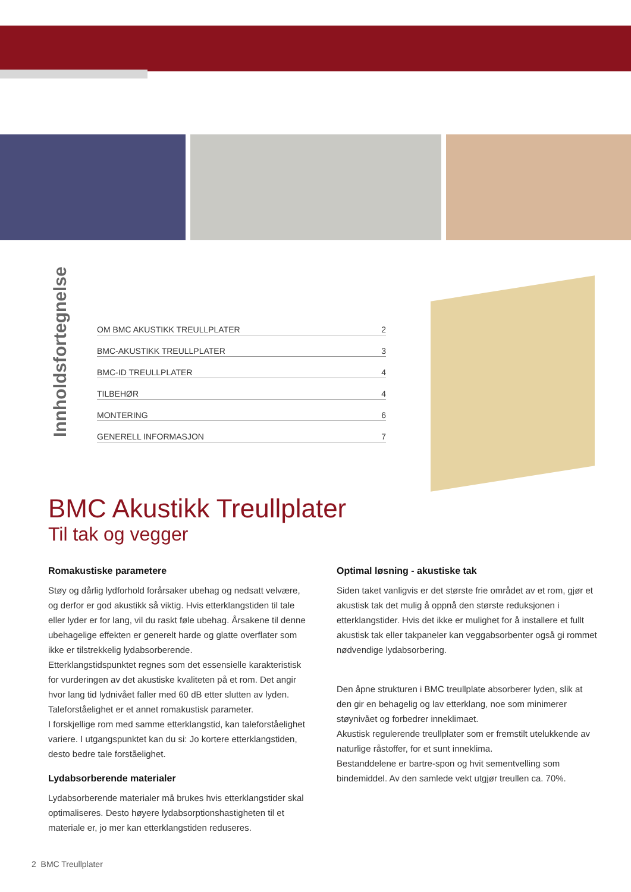Innholdsfortegnelse
OM BMC AKUSTIKK TREULLPLATER 2
BMC-AKUSTIKK TREULLPLATER 3
BMC-ID TREULLPLATER 4
TILBEHØR 4
MONTERING 6
GENERELL INFORMASJON 7
BMC Akustikk Treullplater
Til tak og vegger
Romakustiske parametere
Støy og dårlig lydforhold forårsaker ubehag og nedsatt velvære, og derfor er god akustikk så viktig. Hvis etterklangstiden til tale eller lyder er for lang, vil du raskt føle ubehag. Årsakene til denne ubehagelige effekten er generelt harde og glatte overflater som ikke er tilstrekkelig lydabsorberende.
Etterklangstidspunktet regnes som det essensielle karakteristisk for vurderingen av det akustiske kvaliteten på et rom. Det angir hvor lang tid lydnivået faller med 60 dB etter slutten av lyden.
Taleforståelighet er et annet romakustisk parameter.
I forskjellige rom med samme etterklangstid, kan taleforståelighet variere. I utgangspunktet kan du si: Jo kortere etterklangstiden, desto bedre tale forståelighet.
Lydabsorberende materialer
Lydabsorberende materialer må brukes hvis etterklangstider skal optimaliseres. Desto høyere lydabsorptionshastigheten til et materiale er, jo mer kan etterklangstiden reduseres.
Optimal løsning - akustiske tak
Siden taket vanligvis er det største frie området av et rom, gjør et akustisk tak det mulig å oppnå den største reduksjonen i etterklangstider. Hvis det ikke er mulighet for å installere et fullt akustisk tak eller takpaneler kan veggabsorbenter også gi rommet nødvendige lydabsorbering.
Den åpne strukturen i BMC treullplate absorberer lyden, slik at den gir en behagelig og lav etterklang, noe som minimerer støynivået og forbedrer inneklimaet.
Akustisk regulerende treullplater som er fremstilt utelukkende av naturlige råstoffer, for et sunt inneklima.
Bestanddelene er bartre-spon og hvit sementvelling som bindemiddel. Av den samlede vekt utgjør treullen ca. 70%.
2 BMC Treullplater